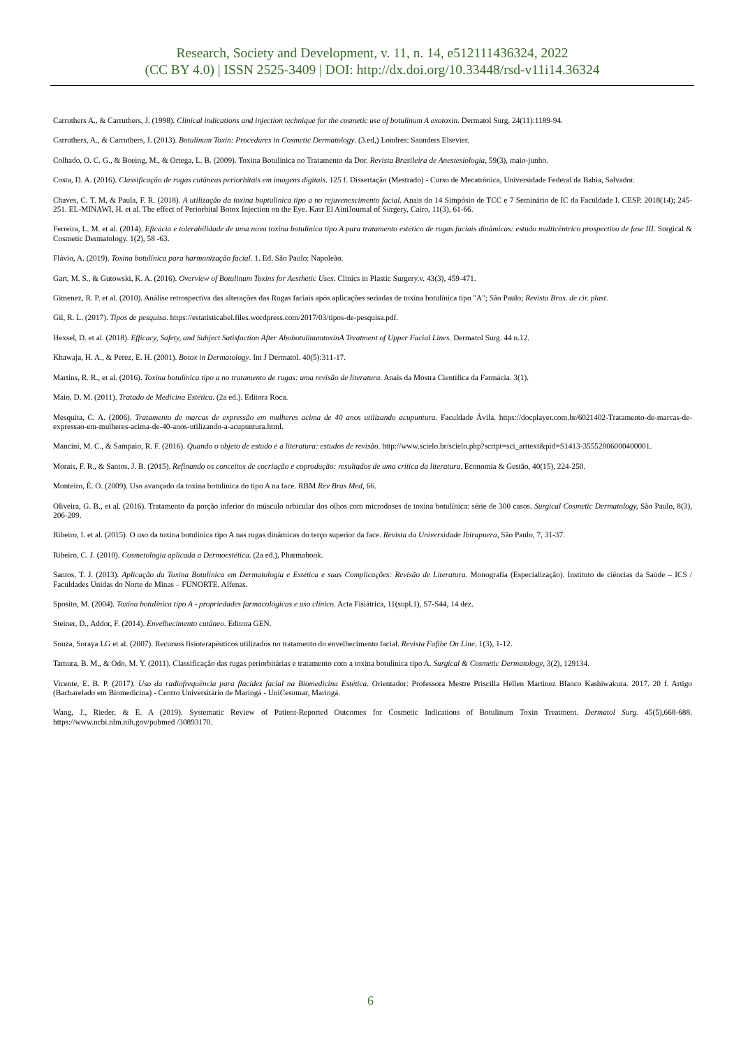Research, Society and Development, v. 11, n. 14, e512111436324, 2022
(CC BY 4.0) | ISSN 2525-3409 | DOI: http://dx.doi.org/10.33448/rsd-v11i14.36324
Carruthers A., & Carruthers, J. (1998). Clinical indications and injection technique for the cosmetic use of botulinum A exotoxin. Dermatol Surg. 24(11):1189-94.
Carruthers, A., & Carruthers, J. (2013). Botulinum Toxin: Procedures in Cosmetic Dermatology. (3.ed,) Londres: Saunders Elsevier.
Colhado, O. C. G., & Boeing, M., & Ortega, L. B. (2009). Toxina Botulínica no Tratamento da Dor. Revista Brasileira de Anestesiologia, 59(3), maio-junho.
Costa, D. A. (2016). Classificação de rugas cutâneas periorbitais em imagens digitais. 125 f. Dissertação (Mestrado) - Curso de Mecatrônica, Universidade Federal da Bahia, Salvador.
Chaves, C. T. M, & Paula, F. R. (2018). A utilização da toxina boptulinica tipo a no rejuvenescimento facial. Anais do 14 Simpósio de TCC e 7 Seminário de IC da Faculdade I. CESP. 2018(14); 245- 251. EL-MINAWI, H. et al. The effect of Periorbital Botox Injection on the Eye. Kasr El AiniJournal of Surgery, Cairo, 11(3), 61-66.
Ferreira, L. M. et al. (2014). Eficácia e tolerabilidade de uma nova toxina botulínica tipo A para tratamento estético de rugas faciais dinâmicas: estudo multicêntrico prospectivo de fase III. Surgical & Cosmetic Dermatology. 1(2), 58 -63.
Flávio, A. (2019). Toxina botulínica para harmonização facial. 1. Ed. São Paulo: Napoleão.
Gart, M. S., & Gutowski, K. A. (2016). Overview of Botulinum Toxins for Aesthetic Uses. Clinics in Plastic Surgery.v. 43(3), 459-471.
Gimenez, R. P. et al. (2010). Análise retrospectiva das alterações das Rugas faciais após aplicações seriadas de toxina botulínica tipo "A"; São Paulo; Revista Bras. de cir. plast.
Gil, R. L. (2017). Tipos de pesquisa. https://estatisticabel.files.wordpress.com/2017/03/tipos-de-pesquisa.pdf.
Hexsel, D. et al. (2018). Efficacy, Safety, and Subject Satisfaction After AbobotulinumtoxinA Treatment of Upper Facial Lines. Dermatol Surg. 44 n.12.
Khawaja, H. A., & Perez, E. H. (2001). Botox in Dermatology. Int J Dermatol. 40(5):311-17.
Martins, R. R., et al. (2016). Toxina botulínica tipo a no tratamento de rugas: uma revisão de literatura. Anais da Mostra Científica da Farmácia. 3(1).
Maio, D. M. (2011). Tratado de Medicina Estética. (2a ed.). Editora Roca.
Mesquita, C. A. (2006). Tratamento de marcas de expressão em mulheres acima de 40 anos utilizando acupuntura. Faculdade Ávila. https://docplayer.com.br/6021402-Tratamento-de-marcas-de-expressao-em-mulheres-acima-de-40-anos-utilizando-a-acupuntura.html.
Mancini, M. C., & Sampaio, R. F. (2016). Quando o objeto de estudo é a literatura: estudos de revisão. http://www.scielo.br/scielo.php?script=sci_arttext&pid=S1413-35552006000400001.
Morais, F. R., & Santos, J. B. (2015). Refinando os conceitos de cocriação e coprodução: resultados de uma crítica da literatura. Economia & Gestão, 40(15), 224-250.
Monteiro, É. O. (2009). Uso avançado da toxina botulínica do tipo A na face. RBM Rev Bras Med, 66.
Oliveira, G. B., et al. (2016). Tratamento da porção inferior do músculo orbicular dos olhos com microdoses de toxina botulínica: série de 300 casos. Surgical Cosmetic Dermatology, São Paulo, 8(3), 206-209.
Ribeiro, I. et al. (2015). O uso da toxina botulínica tipo A nas rugas dinâmicas do terço superior da face. Revista da Universidade Ibirapuera, São Paulo, 7, 31-37.
Ribeiro, C. J. (2010). Cosmetologia aplicada a Dermoestética. (2a ed.), Pharmabook.
Santos, T. J. (2013). Aplicação da Toxina Botulínica em Dermatologia e Estética e suas Complicações: Revisão de Literatura. Monografia (Especialização). Instituto de ciências da Saúde – ICS / Faculdades Unidas do Norte de Minas – FUNORTE. Alfenas.
Sposito, M. (2004). Toxina botulínica tipo A - propriedades farmacológicas e uso clínico. Acta Fisiátrica, 11(supl.1), S7-S44, 14 dez.
Steiner, D., Addor, F. (2014). Envelhecimento cutâneo. Editora GEN.
Souza, Soraya LG et al. (2007). Recursos fisioterapêuticos utilizados no tratamento do envelhecimento facial. Revista Fafibe On Line, 1(3), 1-12.
Tamura, B. M., & Odo, M. Y. (2011). Classificação das rugas periorbitárias e tratamento com a toxina botulínica tipo A. Surgical & Cosmetic Dermatology, 3(2), 129134.
Vicente, E. B. P. (2017). Uso da radiofrequência para flacidez facial na Biomedicina Estética. Orientador: Professora Mestre Priscilla Hellen Martinez Blanco Kashiwakura. 2017. 20 f. Artigo (Bacharelado em Biomedicina) - Centro Universitário de Maringá - UniCesumar, Maringá.
Wang, J., Rieder, & E. A (2019). Systematic Review of Patient-Reported Outcomes for Cosmetic Indications of Botulinum Toxin Treatment. Dermatol Surg. 45(5),668-688. https://www.ncbi.nlm.nih.gov/pubmed /30893170.
6